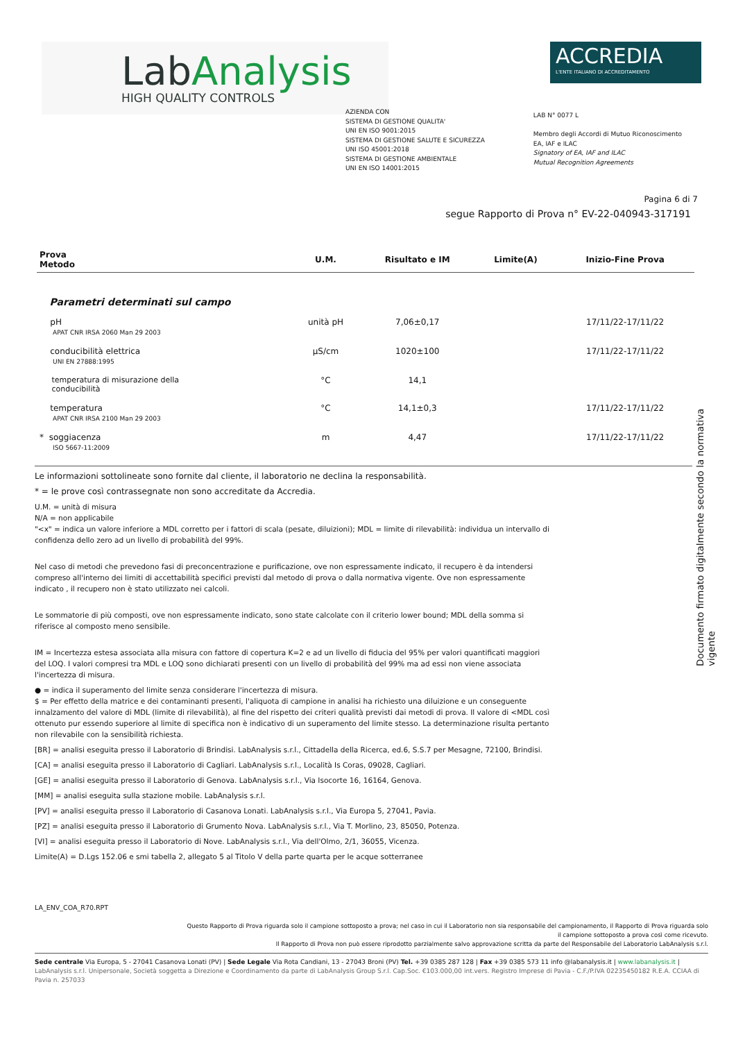LabAnalysis
HIGH QUALITY CONTROLS
ACCREDIA
L'ENTE ITALIANO DI ACCREDITAMENTO
AZIENDA CON
SISTEMA DI GESTIONE QUALITA'
UNI EN ISO 9001:2015
SISTEMA DI GESTIONE SALUTE E SICUREZZA
UNI ISO 45001:2018
SISTEMA DI GESTIONE AMBIENTALE
UNI EN ISO 14001:2015
LAB N° 0077 L
Membro degli Accordi di Mutuo Riconoscimento
EA, IAF e ILAC
Signatory of EA, IAF and ILAC
Mutual Recognition Agreements
Pagina 6 di 7
segue Rapporto di Prova n° EV-22-040943-317191
| Prova Metodo | U.M. | Risultato e IM | Limite(A) | Inizio-Fine Prova |
| --- | --- | --- | --- | --- |
| Parametri determinati sul campo | | | | |
| pH APAT CNR IRSA 2060 Man 29 2003 | unità pH | 7,06±0,17 | | 17/11/22-17/11/22 |
| conducibilità elettrica UNI EN 27888:1995 | µS/cm | 1020±100 | | 17/11/22-17/11/22 |
| temperatura di misurazione della conducibilità | °C | 14,1 | | |
| temperatura APAT CNR IRSA 2100 Man 29 2003 | °C | 14,1±0,3 | | 17/11/22-17/11/22 |
| * soggiacenza ISO 5667-11:2009 | m | 4,47 | | 17/11/22-17/11/22 |
Le informazioni sottolineate sono fornite dal cliente, il laboratorio ne declina la responsabilità.
* = le prove così contrassegnate non sono accreditate da Accredia.
U.M. = unità di misura
N/A = non applicabile
"<x" = indica un valore inferiore a MDL corretto per i fattori di scala (pesate, diluizioni); MDL = limite di rilevabilità: individua un intervallo di confidenza dello zero ad un livello di probabilità del 99%.
Nel caso di metodi che prevedono fasi di preconcentrazione e purificazione, ove non espressamente indicato, il recupero è da intendersi compreso all'interno dei limiti di accettabilità specifici previsti dal metodo di prova o dalla normativa vigente. Ove non espressamente indicato , il recupero non è stato utilizzato nei calcoli.
Le sommatorie di più composti, ove non espressamente indicato, sono state calcolate con il criterio lower bound; MDL della somma si riferisce al composto meno sensibile.
IM = Incertezza estesa associata alla misura con fattore di copertura K=2 e ad un livello di fiducia del 95% per valori quantificati maggiori del LOQ. I valori compresi tra MDL e LOQ sono dichiarati presenti con un livello di probabilità del 99% ma ad essi non viene associata l'incertezza di misura.
● = indica il superamento del limite senza considerare l'incertezza di misura.
$ = Per effetto della matrice e dei contaminanti presenti, l'aliquota di campione in analisi ha richiesto una diluizione e un conseguente innalzamento del valore di MDL (limite di rilevabilità), al fine del rispetto dei criteri qualità previsti dai metodi di prova. Il valore di <MDL così ottenuto pur essendo superiore al limite di specifica non è indicativo di un superamento del limite stesso. La determinazione risulta pertanto non rilevabile con la sensibilità richiesta.
[BR] = analisi eseguita presso il Laboratorio di Brindisi. LabAnalysis s.r.l., Cittadella della Ricerca, ed.6, S.S.7 per Mesagne, 72100, Brindisi.
[CA] = analisi eseguita presso il Laboratorio di Cagliari. LabAnalysis s.r.l., Località Is Coras, 09028, Cagliari.
[GE] = analisi eseguita presso il Laboratorio di Genova. LabAnalysis s.r.l., Via Isocorte 16, 16164, Genova.
[MM] = analisi eseguita sulla stazione mobile. LabAnalysis s.r.l.
[PV] = analisi eseguita presso il Laboratorio di Casanova Lonati. LabAnalysis s.r.l., Via Europa 5, 27041, Pavia.
[PZ] = analisi eseguita presso il Laboratorio di Grumento Nova. LabAnalysis s.r.l., Via T. Morlino, 23, 85050, Potenza.
[VI] = analisi eseguita presso il Laboratorio di Nove. LabAnalysis s.r.l., Via dell'Olmo, 2/1, 36055, Vicenza.
Limite(A) = D.Lgs 152.06 e smi tabella 2, allegato 5 al Titolo V della parte quarta per le acque sotterranee
Documento firmato digitalmente secondo la normativa vigente
LA_ENV_COA_R70.RPT
Questo Rapporto di Prova riguarda solo il campione sottoposto a prova; nel caso in cui il Laboratorio non sia responsabile del campionamento, il Rapporto di Prova riguarda solo
il campione sottoposto a prova così come ricevuto.
Il Rapporto di Prova non può essere riprodotto parzialmente salvo approvazione scritta da parte del Responsabile del Laboratorio LabAnalysis s.r.l.
Sede centrale Via Europa, 5 - 27041 Casanova Lonati (PV) | Sede Legale Via Rota Candiani, 13 - 27043 Broni (PV) Tel. +39 0385 287 128 | Fax +39 0385 573 11 info @labanalysis.it | www.labanalysis.it | LabAnalysis s.r.l. Unipersonale, Società soggetta a Direzione e Coordinamento da parte di LabAnalysis Group S.r.l. Cap.Soc. €103.000,00 int.vers. Registro Imprese di Pavia - C.F./P.IVA 02235450182 R.E.A. CCIAA di Pavia n. 257033